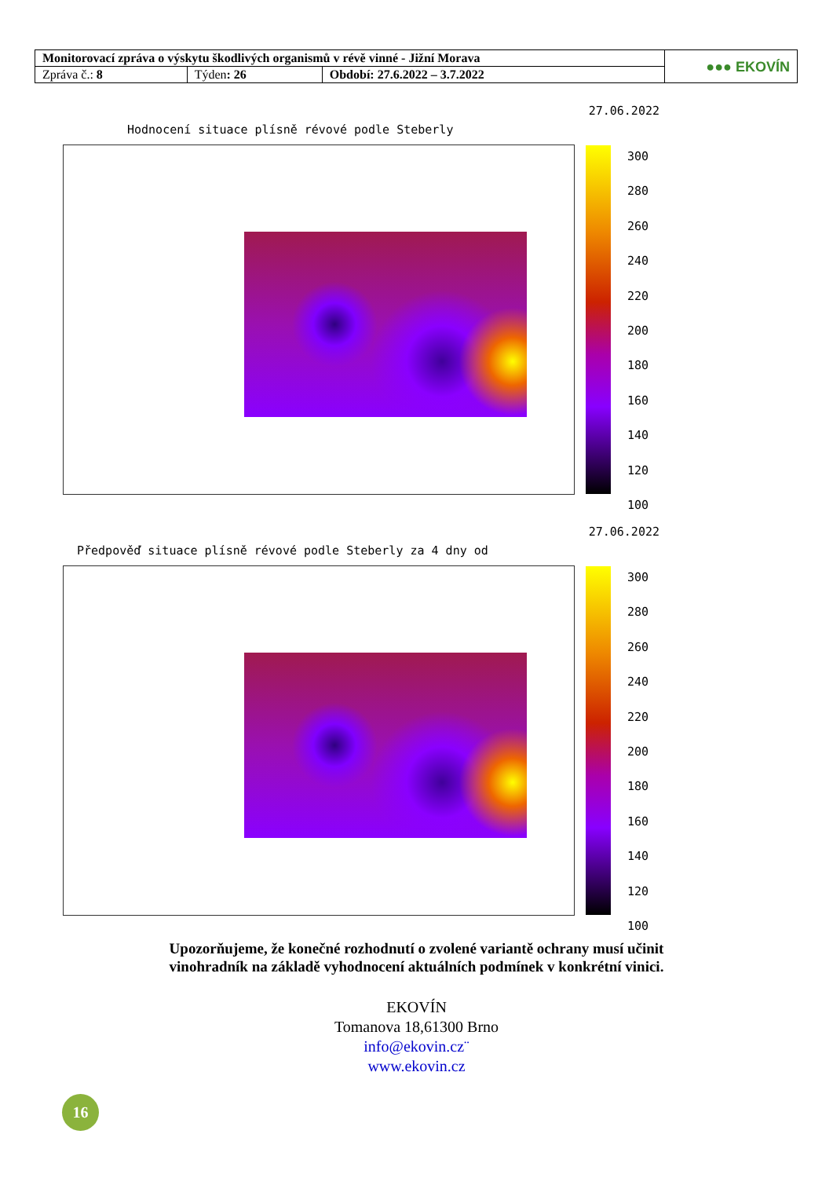| Monitorovací zpráva o výskytu škodlivých organismů v révě vinné - Jižní Morava | | | ●●● EKOVÍN |
| Zpráva č.: 8 | Týden : 26 | Období: 27.6.2022 – 3.7.2022 | |
27.06.2022
Hodnocení situace plísně révové podle Steberly
300
280
260
240
220
200
180
160
140
120
100
27.06.2022
Předpověď situace plísně révové podle Steberly za 4 dny od
300
280
260
240
220
200
180
160
140
120
100
Upozorňujeme, že konečné rozhodnutí o zvolené variantě ochrany musí učinit
vinohradník na základě vyhodnocení aktuálních podmínek v konkrétní vinici.
EKOVÍN
Tomanova 18,61300 Brno
info@ekovin.cz¨
www.ekovin.cz
16